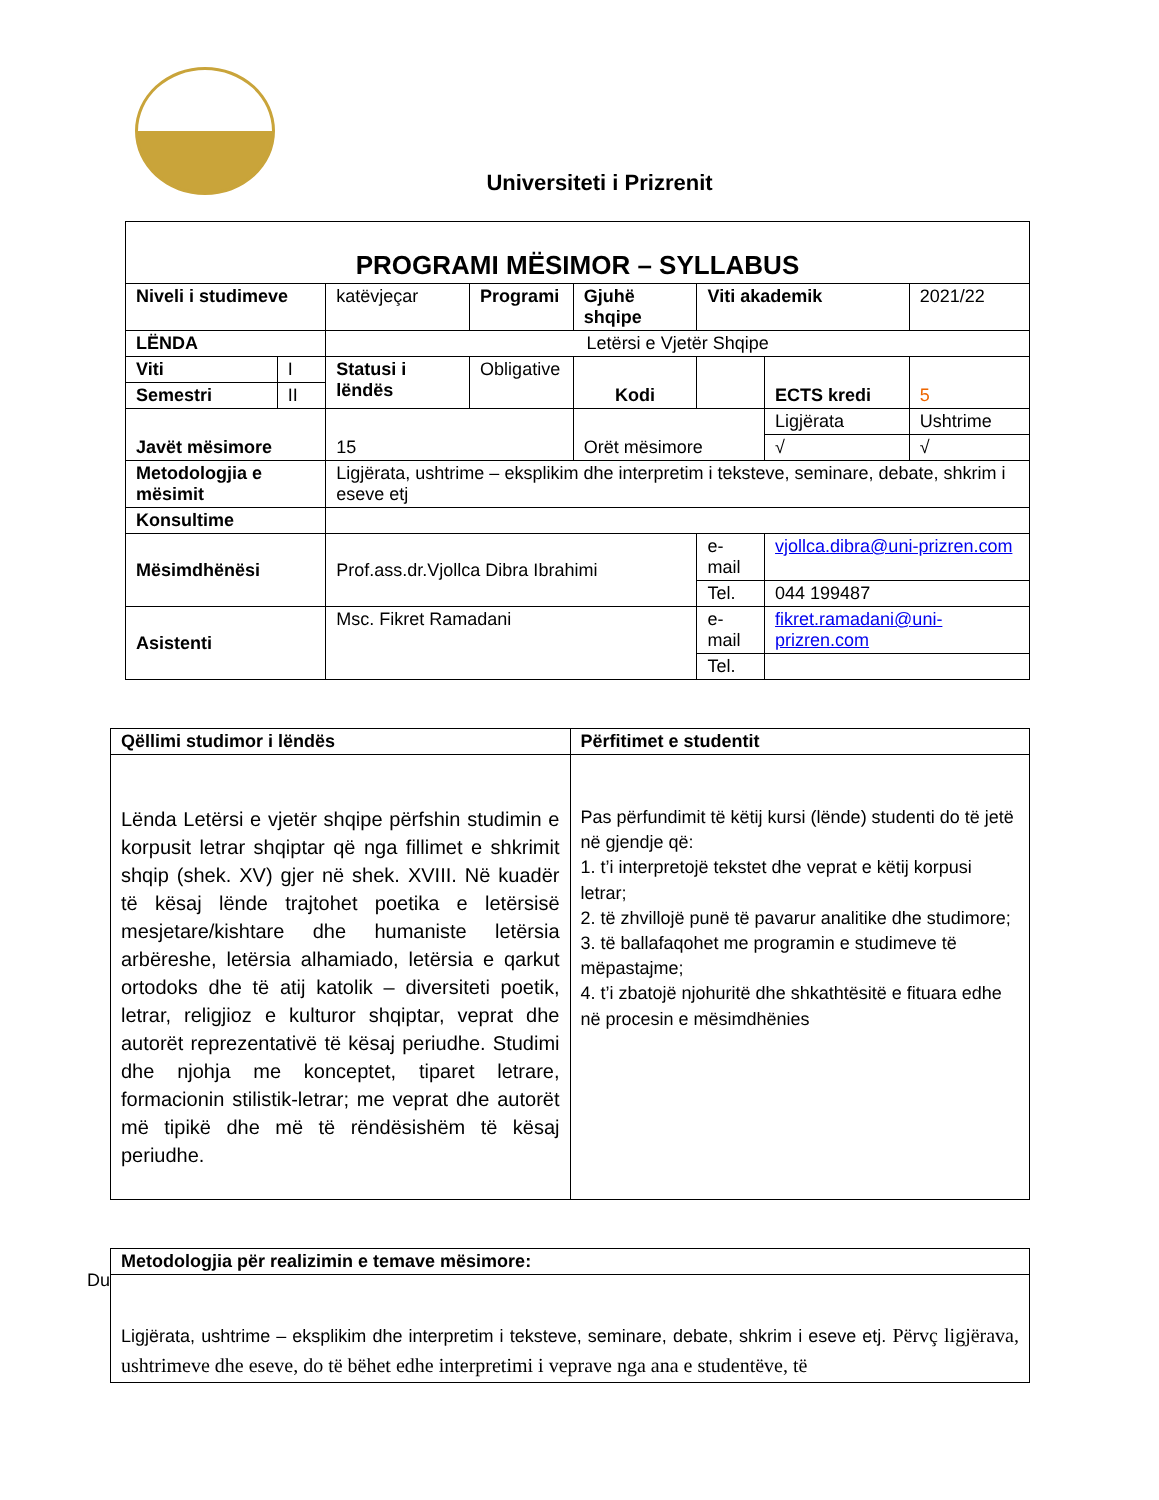Universiteti i Prizrenit
| PROGRAMI MËSIMOR – SYLLABUS | | | | | | | |
| Niveli i studimeve | | katëvjeçar | Programi | Gjuhë shqipe | Viti akademik | | 2021/22 |
| LËNDA | | Letërsi e Vjetër Shqipe | | | | | |
| Viti | I | Statusi i lëndës | Obligative | Kodi | | ECTS kredi | 5 |
| Semestri | II | | | | | | |
| Javët mësimore | | 15 | | Orët mësimore | | Ligjërata | Ushtrime |
| | | | | | | √ | √ |
| Metodologjia e mësimit | | Ligjërata, ushtrime – eksplikim dhe interpretim i teksteve, seminare, debate, shkrim i eseve etj | | | | | |
| Konsultime | | | | | | | |
| Mësimdhënësi | | Prof.ass.dr.Vjollca Dibra Ibrahimi | | | e-mail | vjollca.dibra@uni-prizren.com | |
| | | | | | Tel. | 044 199487 | |
| Asistenti | | Msc. Fikret Ramadani | | | e-mail | fikret.ramadani@uni-prizren.com | |
| | | | | | Tel. | | |
| Qëllimi studimor i lëndës | Përfitimet e studentit |
| --- | --- |
| Lënda Letërsi e vjetër shqipe përfshin studimin e korpusit letrar shqiptar që nga fillimet e shkrimit shqip (shek. XV) gjer në shek. XVIII. Në kuadër të kësaj lënde trajtohet poetika e letërsisë mesjetare/kishtare dhe humaniste letërsia arbëreshe, letërsia alhamiado, letërsia e qarkut ortodoks dhe të atij katolik – diversiteti poetik, letrar, religjioz e kulturor shqiptar, veprat dhe autorët reprezentativë të kësaj periudhe. Studimi dhe njohja me konceptet, tiparet letrare, formacionin stilistik-letrar; me veprat dhe autorët më tipikë dhe më të rëndësishëm të kësaj periudhe. | Pas përfundimit të këtij kursi (lënde) studenti do të jetë në gjendje që: 1. t’i interpretojë tekstet dhe veprat e këtij korpusi letrar; 2. të zhvillojë punë të pavarur analitike dhe studimore; 3. të ballafaqohet me programin e studimeve të mëpastajme; 4. t’i zbatojë njohuritë dhe shkathtësitë e fituara edhe në procesin e mësimdhënies |
Du
| Metodologjia për realizimin e temave mësimore: |
| --- |
| Ligjërata, ushtrime – eksplikim dhe interpretim i teksteve, seminare, debate, shkrim i eseve etj. Përvç ligjërava, ushtrimeve dhe eseve, do të bëhet edhe interpretimi i veprave nga ana e studentëve, të |